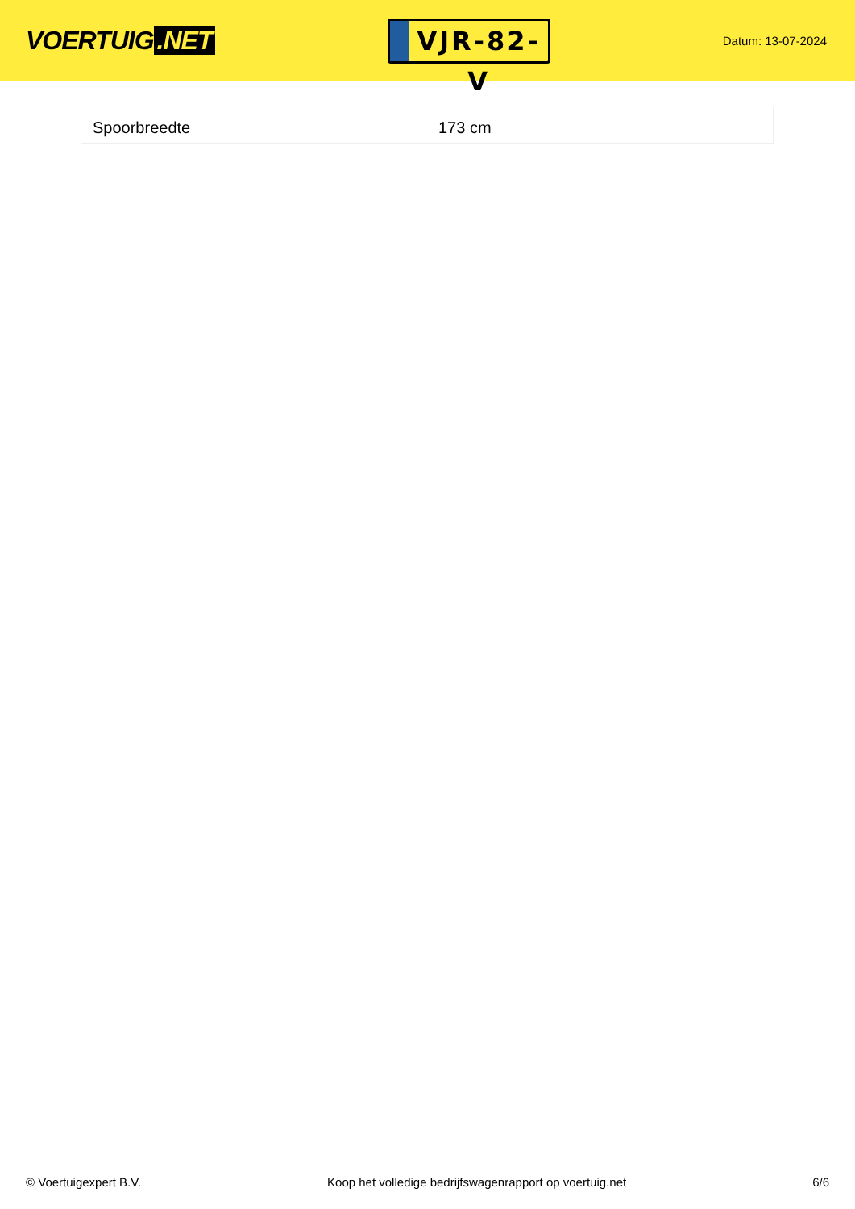VOERTUIG.NET
VJR-82-V
Datum: 13-07-2024
| Spoorbreedte | 173 cm |
© Voertuigexpert B.V. Koop het volledige bedrijfswagenrapport op voertuig.net 6/6